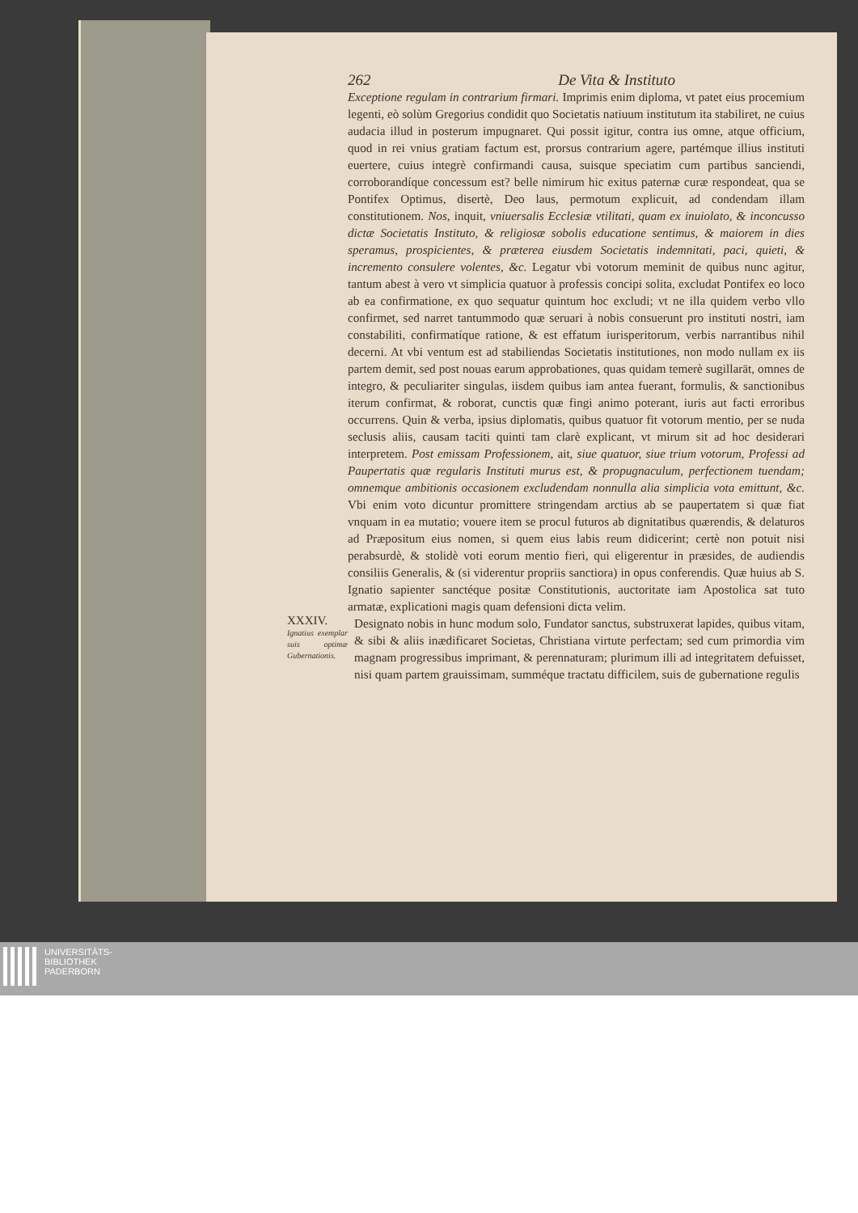262 De Vita & Instituto
Exceptione regulam in contrarium firmari. Imprimis enim diploma, vt patet eius procemium legenti, eò solùm Gregorius condidit quo Societatis natiuum institutum ita stabiliret, ne cuius audacia illud in posterum impugnaret. Qui possit igitur, contra ius omne, atque officium, quod in rei vnius gratiam factum est, prorsus contrarium agere, partémque illius instituti euertere, cuius integrè confirmandi causa, suisque speciatim cum partibus sanciendi, corroborandíque concessum est? belle nimirum hic exitus paternæ curæ respondeat, qua se Pontifex Optimus, disertè, Deo laus, permotum explicuit, ad condendam illam constitutionem. Nos, inquit, vniuersalis Ecclesiæ vtilitati, quam ex inuiolato, & inconcusso dictæ Societatis Instituto, & religiosæ sobolis educatione sentimus, & maiorem in dies speramus, prospicientes, & præterea eiusdem Societatis indemnitati, paci, quieti, & incremento consulere volentes, &c. Legatur vbi votorum meminit de quibus nunc agitur, tantum abest à vero vt simplicia quatuor à professis concipi solita, excludat Pontifex eo loco ab ea confirmatione, ex quo sequatur quintum hoc excludi; vt ne illa quidem verbo vllo confirmet, sed narret tantummodo quæ seruari à nobis consuerunt pro instituti nostri, iam constabiliti, confirmatíque ratione, & est effatum iurisperitorum, verbis narrantibus nihil decerni. At vbi ventum est ad stabiliendas Societatis institutiones, non modo nullam ex iis partem demit, sed post nouas earum approbationes, quas quidam temerè sugillarāt, omnes de integro, & peculiariter singulas, iisdem quibus iam antea fuerant, formulis, & sanctionibus iterum confirmat, & roborat, cunctis quæ fingi animo poterant, iuris aut facti erroribus occurrens. Quin & verba, ipsius diplomatis, quibus quatuor fit votorum mentio, per se nuda seclusis aliis, causam taciti quinti tam clarè explicant, vt mirum sit ad hoc desiderari interpretem. Post emissam Professionem, ait, siue quatuor, siue trium votorum, Professi ad Paupertatis quæ regularis Instituti murus est, & propugnaculum, perfectionem tuendam; omnemque ambitionis occasionem excludendam nonnulla alia simplicia vota emittunt, &c. Vbi enim voto dicuntur promittere stringendam arctius ab se paupertatem si quæ fiat vnquam in ea mutatio; vouere item se procul futuros ab dignitatibus quærendis, & delaturos ad Præpositum eius nomen, si quem eius labis reum didicerint; certè non potuit nisi perabsurdè, & stolidè voti eorum mentio fieri, qui eligerentur in præsides, de audiendis consiliis Generalis, & (si viderentur propriis sanctiora) in opus conferendis. Quæ huius ab S. Ignatio sapienter sanctéque positæ Constitutionis, auctoritate iam Apostolica sat tuto armatæ, explicationi magis quam defensioni dicta velim.
XXXIV.
Ignatius exemplar suis optimæ Gubernationis.
Designato nobis in hunc modum solo, Fundator sanctus, substruxerat lapides, quibus vitam, & sibi & aliis inædificaret Societas, Christiana virtute perfectam; sed cum primordia vim magnam progressibus imprimant, & perennaturam; plurimum illi ad integritatem defuisset, nisi quam partem grauissimam, summéque tractatu difficilem, suis de gubernatione regulis
UNIVERSITÄTS-
BIBLIOTHEK
PADERBORN